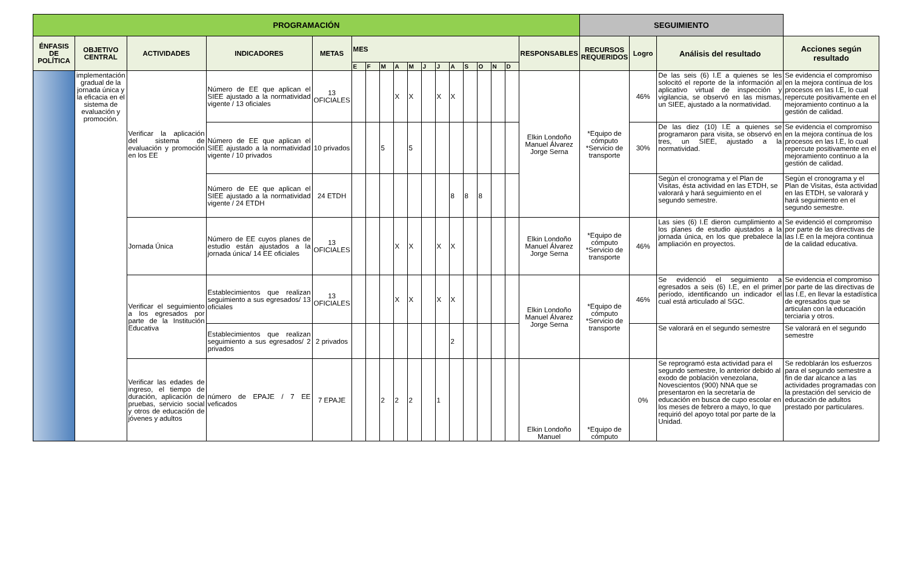| PROGRAMACIÓN | | | | | | | | | | | | | | | | | | SEGUIMIENTO | | | |
| --- | --- | --- | --- | --- | --- | --- | --- | --- | --- | --- | --- | --- | --- | --- | --- | --- | --- | --- | --- | --- | --- |
| ÉNFASIS DE POLÍTICA | OBJETIVO CENTRAL | ACTIVIDADES | INDICADORES | METAS | MES | | | | | | | | | | | | RESPONSABLES | RECURSOS REQUERIDOS | Logro | Análisis del resultado | Acciones según resultado |
| | | | | | E | F | M | A | M | J | J | A | S | O | N | D | | | | | |
| | implementación gradual de la jornada única y la eficacia en el sistema de evaluación y promoción. | Verificar la aplicación del sistema de evaluación y promoción en los EE | Número de EE que aplican el SIEE ajustado a la normatividad vigente / 13 oficiales | 13 OFICIALES | | | | X | X | | X | X | | | | | Elkin Londoño Manuel Álvarez Jorge Serna | *Equipo de cómputo *Servicio de transporte | 46% | De las seis (6) I.E a quienes se les solocitó el reporte de la información al aplicativo virtual de inspección y vigilancia, se observó en las mismas, un SIEE, ajustado a la normatividad. | Se evidencia el compromiso en la mejora contínua de los procesos en las I.E, lo cual repercute positivamente en el mejoramiento continuo a la gestión de calidad. |
| | | | Número de EE que aplican el SIEE ajustado a la normatividad vigente / 10 privados | 10 privados | | | 5 | | 5 | | | | | | | | | | 30% | De las diez (10) I.E a quienes se programaron para visita, se observó en tres, un SIEE, ajustado a la normatividad. | Se evidencia el compromiso en la mejora contínua de los procesos en las I.E, lo cual repercute positivamente en el mejoramiento continuo a la gestión de calidad. |
| | | | Número de EE que aplican el SIEE ajustado a la normatividad vigente / 24 ETDH | 24 ETDH | | | | | | | | 8 | 8 | 8 | | | | | | Segùn el cronograma y el Plan de Visitas, ésta actividad en las ETDH, se valorará y hará seguimiento en el segundo semestre. | Segùn el cronograma y el Plan de Visitas, ésta actividad en las ETDH, se valorará y hará seguimiento en el segundo semestre. |
| | | Jornada Única | Número de EE cuyos planes de estudio están ajustados a la jornada única/ 14 EE oficiales | 13 OFICIALES | | | | X | X | | X | X | | | | | Elkin Londoño Manuel Álvarez Jorge Serna | *Equipo de cómputo *Servicio de transporte | 46% | Las sies (6) I.E dieron cumplimiento a los planes de estudio ajustados a la jornada única, en los que prebalece la ampliación en proyectos. | Se evidenció el compromiso por parte de las directivas de las I.E en la mejora continua de la calidad educativa. |
| | | Verificar el seguimiento a los egresados por parte de la Institución Educativa | Establecimientos que realizan seguimiento a sus egresados/ 13 oficiales | 13 OFICIALES | | | | X | X | | X | X | | | | | Elkin Londoño Manuel Álvarez Jorge Serna | *Equipo de cómputo *Servicio de transporte | 46% | Se evidenció el seguimiento a egresados a seis (6) I.E, en el primer período, identificando un indicador el cual está articulado al SGC. | Se evidencia el compromiso por parte de las directivas de las I.E, en llevar la estadística de egresados que se articulan con la educación terciaria y otros. |
| | | | Establecimientos que realizan seguimiento a sus egresados/ 2 privados | 2 privados | | | | | | | | 2 | | | | | | | | Se valorará en el segundo semestre | Se valorará en el segundo semestre |
| | | Verificar las edades de ingreso, el tiempo de duración, aplicación de pruebas, servicio social y otros de educación de jóvenes y adultos | número de EPAJE / 7 EE veficados | 7 EPAJE | | | 2 | 2 | 2 | | 1 | | | | | | Elkin Londoño Manuel | *Equipo de cómputo | 0% | Se reprogramó esta actividad para el segundo semestre, lo anterior debido al exodo de población venezolana, Novescientos (900) NNA que se presentaron en la secretaría de educación en busca de cupo escolar en los meses de febrero a mayo, lo que requirió del apoyo total por parte de la Unidad. | Se redoblarán los esfuerzos para el segundo semestre a fin de dar alcance a las actividades programadas con la prestación del servicio de educación de adultos prestado por particulares. |